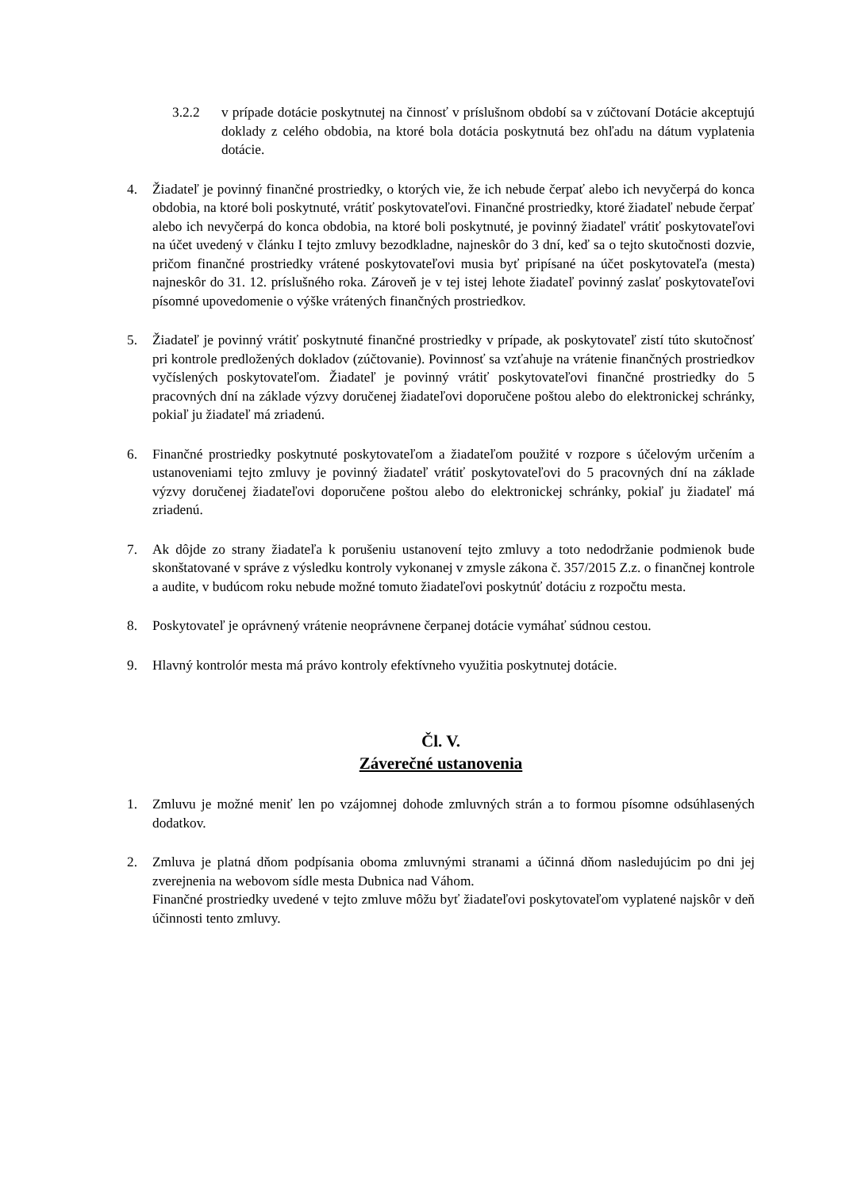3.2.2 v prípade dotácie poskytnutej na činnosť v príslušnom období sa v zúčtovaní Dotácie akceptujú doklady z celého obdobia, na ktoré bola dotácia poskytnutá bez ohľadu na dátum vyplatenia dotácie.
4. Žiadateľ je povinný finančné prostriedky, o ktorých vie, že ich nebude čerpať alebo ich nevyčerpá do konca obdobia, na ktoré boli poskytnuté, vrátiť poskytovateľovi. Finančné prostriedky, ktoré žiadateľ nebude čerpať alebo ich nevyčerpá do konca obdobia, na ktoré boli poskytnuté, je povinný žiadateľ vrátiť poskytovateľovi na účet uvedený v článku I tejto zmluvy bezodkladne, najneskôr do 3 dní, keď sa o tejto skutočnosti dozvie, pričom finančné prostriedky vrátené poskytovateľovi musia byť pripísané na účet poskytovateľa (mesta) najneskôr do 31. 12. príslušného roka. Zároveň je v tej istej lehote žiadateľ povinný zaslať poskytovateľovi písomné upovedomenie o výške vrátených finančných prostriedkov.
5. Žiadateľ je povinný vrátiť poskytnuté finančné prostriedky v prípade, ak poskytovateľ zistí túto skutočnosť pri kontrole predložených dokladov (zúčtovanie). Povinnosť sa vzťahuje na vrátenie finančných prostriedkov vyčíslených poskytovateľom. Žiadateľ je povinný vrátiť poskytovateľovi finančné prostriedky do 5 pracovných dní na základe výzvy doručenej žiadateľovi doporučene poštou alebo do elektronickej schránky, pokiaľ ju žiadateľ má zriadenú.
6. Finančné prostriedky poskytnuté poskytovateľom a žiadateľom použité v rozpore s účelovým určením a ustanoveniami tejto zmluvy je povinný žiadateľ vrátiť poskytovateľovi do 5 pracovných dní na základe výzvy doručenej žiadateľovi doporučene poštou alebo do elektronickej schránky, pokiaľ ju žiadateľ má zriadenú.
7. Ak dôjde zo strany žiadateľa k porušeniu ustanovení tejto zmluvy a toto nedodržanie podmienok bude skonštatované v správe z výsledku kontroly vykonanej v zmysle zákona č. 357/2015 Z.z. o finančnej kontrole a audite, v budúcom roku nebude možné tomuto žiadateľovi poskytnúť dotáciu z rozpočtu mesta.
8. Poskytovateľ je oprávnený vrátenie neoprávnene čerpanej dotácie vymáhať súdnou cestou.
9. Hlavný kontrolór mesta má právo kontroly efektívneho využitia poskytnutej dotácie.
Čl. V.
Záverečné ustanovenia
1. Zmluvu je možné meniť len po vzájomnej dohode zmluvných strán a to formou písomne odsúhlasených dodatkov.
2. Zmluva je platná dňom podpísania oboma zmluvnými stranami a účinná dňom nasledujúcim po dni jej zverejnenia na webovom sídle mesta Dubnica nad Váhom.
Finančné prostriedky uvedené v tejto zmluve môžu byť žiadateľovi poskytovateľom vyplatené najskôr v deň účinnosti tento zmluvy.